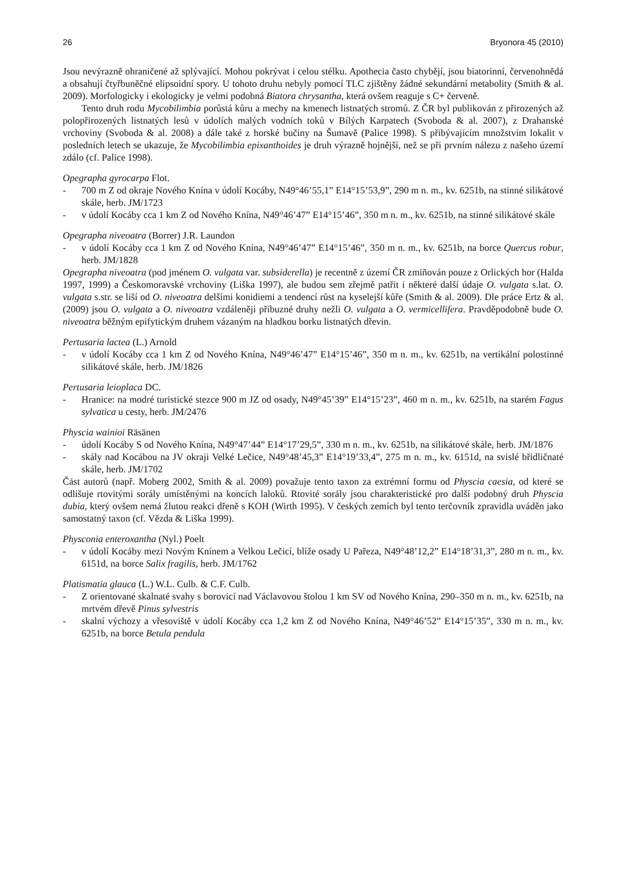26 Bryonora 45 (2010)
Jsou nevýrazně ohraničené až splývající. Mohou pokrývat i celou stélku. Apothecia často chybějí, jsou biatorinní, červenohnědá a obsahují čtyřbuněčné elipsoidní spory. U tohoto druhu nebyly pomocí TLC zjištěny žádné sekundární metabolity (Smith & al. 2009). Morfologicky i ekologicky je velmi podobná Biatora chrysantha, která ovšem reaguje s C+ červeně.
Tento druh rodu Mycobilimbia porůstá kůru a mechy na kmenech listnatých stromů. Z ČR byl publikován z přirozených až polopřirozených listnatých lesů v údolích malých vodních toků v Bílých Karpatech (Svoboda & al. 2007), z Drahanské vrchoviny (Svoboda & al. 2008) a dále také z horské bučiny na Šumavě (Palice 1998). S přibývajícím množstvím lokalit v posledních letech se ukazuje, že Mycobilimbia epixanthoides je druh výrazně hojnější, než se při prvním nálezu z našeho území zdálo (cf. Palice 1998).
Opegrapha gyrocarpa Flot.
- 700 m Z od okraje Nového Knína v údolí Kocáby, N49°46’55,1” E14°15’53,9”, 290 m n. m., kv. 6251b, na stinné silikátové skále, herb. JM/1723
- v údolí Kocáby cca 1 km Z od Nového Knína, N49°46’47” E14°15’46”, 350 m n. m., kv. 6251b, na stinné silikátové skále
Opegrapha niveoatra (Borrer) J.R. Laundon
- v údolí Kocáby cca 1 km Z od Nového Knína, N49°46’47” E14°15’46”, 350 m n. m., kv. 6251b, na borce Quercus robur, herb. JM/1828
Opegrapha niveoatra (pod jménem O. vulgata var. subsiderella) je recentně z území ČR zmiňován pouze z Orlických hor (Halda 1997, 1999) a Českomoravské vrchoviny (Liška 1997), ale budou sem zřejmě patřit i některé další údaje O. vulgata s.lat. O. vulgata s.str. se liší od O. niveoatra delšími konidiemi a tendencí růst na kyselejší kůře (Smith & al. 2009). Dle práce Ertz & al. (2009) jsou O. vulgata a O. niveoatra vzdáleněji příbuzné druhy nežli O. vulgata a O. vermicellifera. Pravděpodobně bude O. niveoatra běžným epifytickým druhem vázaným na hladkou borku listnatých dřevin.
Pertusaria lactea (L.) Arnold
- v údolí Kocáby cca 1 km Z od Nového Knína, N49°46’47” E14°15’46”, 350 m n. m., kv. 6251b, na vertikální polostinné silikátové skále, herb. JM/1826
Pertusaria leioplaca DC.
- Hranice: na modré turistické stezce 900 m JZ od osady, N49°45’39” E14°15’23”, 460 m n. m., kv. 6251b, na starém Fagus sylvatica u cesty, herb. JM/2476
Physcia wainioi Räsänen
- údolí Kocáby S od Nového Knína, N49°47’44” E14°17’29,5”, 330 m n. m., kv. 6251b, na silikátové skále, herb. JM/1876
- skály nad Kocábou na JV okraji Velké Lečice, N49°48’45,3” E14°19’33,4”, 275 m n. m., kv. 6151d, na svislé břidličnaté skále, herb. JM/1702
Část autorů (např. Moberg 2002, Smith & al. 2009) považuje tento taxon za extrémní formu od Physcia caesia, od které se odlišuje rtovitými sorály umístěnými na koncích laloků. Rtovité sorály jsou charakteristické pro další podobný druh Physcia dubia, který ovšem nemá žlutou reakci dřeně s KOH (Wirth 1995). V českých zemích byl tento terčovník zpravidla uváděn jako samostatný taxon (cf. Vězda & Liška 1999).
Physconia enteroxantha (Nyl.) Poelt
- v údolí Kocáby mezi Novým Knínem a Velkou Lečicí, blíže osady U Pařeza, N49°48’12,2” E14°18’31,3”, 280 m n. m., kv. 6151d, na borce Salix fragilis, herb. JM/1762
Platismatia glauca (L.) W.L. Culb. & C.F. Culb.
- Z orientované skalnaté svahy s borovicí nad Václavovou štolou 1 km SV od Nového Knína, 290–350 m n. m., kv. 6251b, na mrtvém dřevě Pinus sylvestris
- skalní výchozy a vřesoviště v údolí Kocáby cca 1,2 km Z od Nového Knína, N49°46’52” E14°15’35”, 330 m n. m., kv. 6251b, na borce Betula pendula